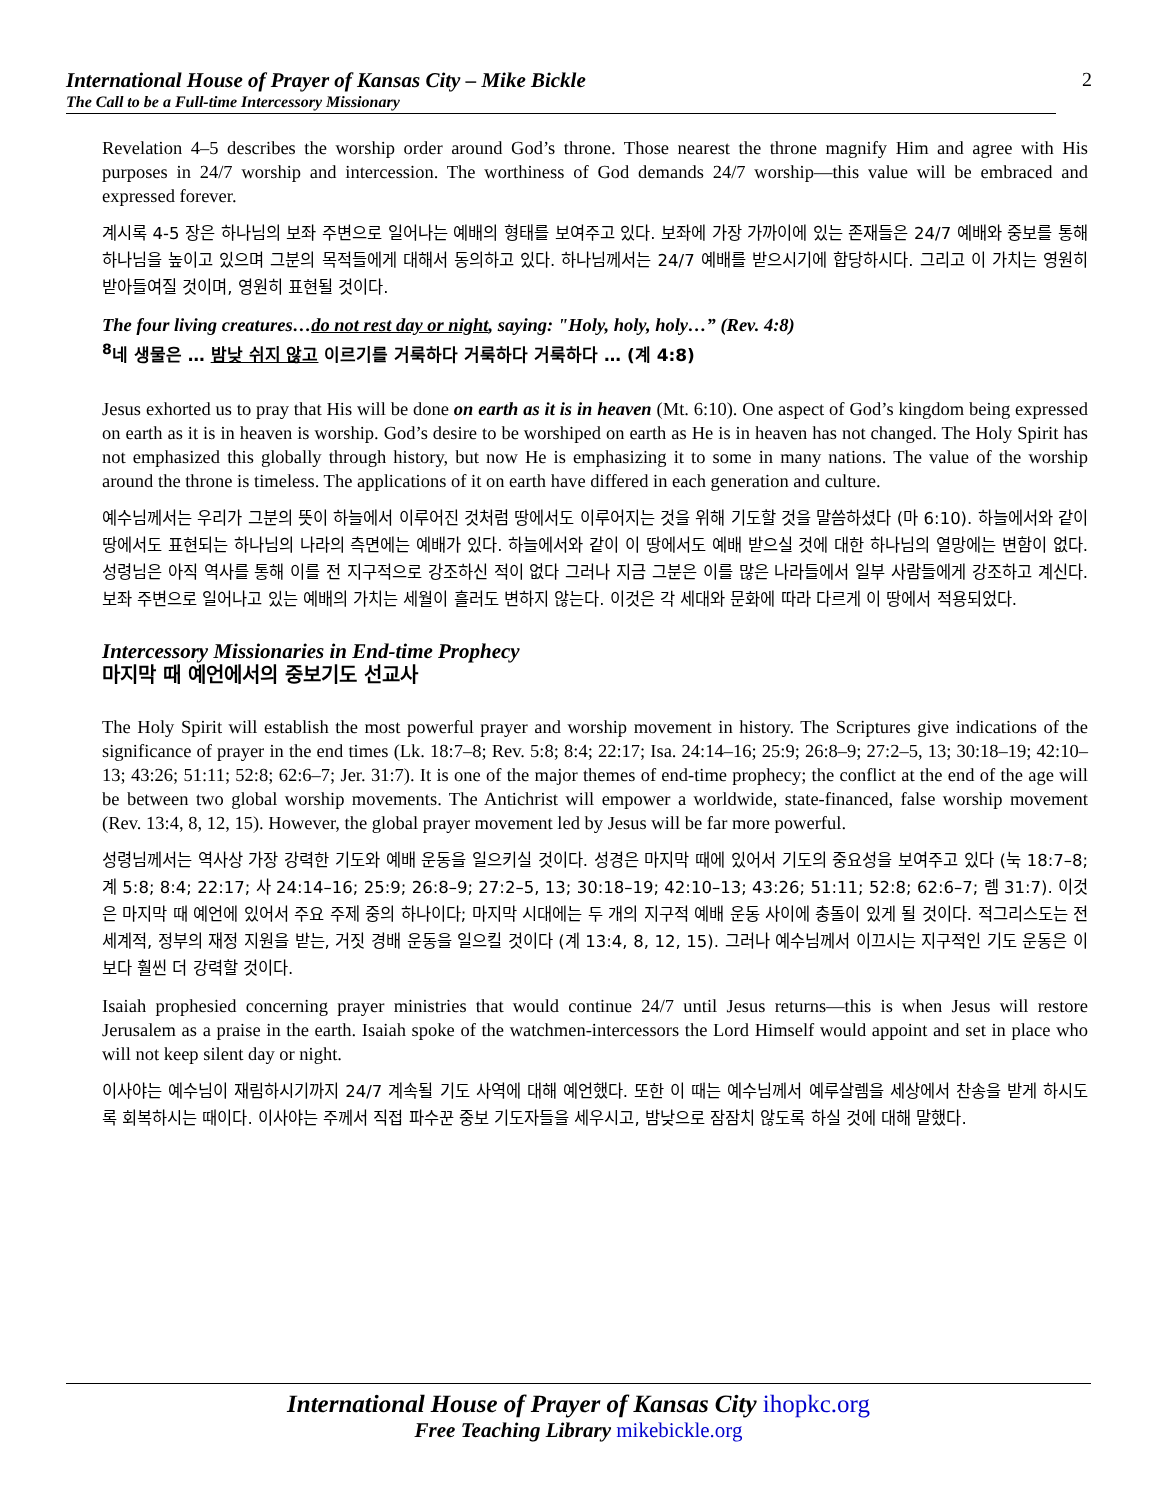International House of Prayer of Kansas City – Mike Bickle
The Call to be a Full-time Intercessory Missionary
2
Revelation 4–5 describes the worship order around God’s throne. Those nearest the throne magnify Him and agree with His purposes in 24/7 worship and intercession. The worthiness of God demands 24/7 worship—this value will be embraced and expressed forever.
계시록 4-5 장은 하나님의 보좌 주변으로 일어나는 예배의 형태를 보여주고 있다. 보좌에 가장 가까이에 있는 존재들은 24/7 예배와 중보를 통해 하나님을 높이고 있으며 그분의 목적들에게 대해서 동의하고 있다. 하나님께서는 24/7 예배를 받으시기에 합당하시다. 그리고 이 가치는 영원히 받아들여질 것이며, 영원히 표현될 것이다.
The four living creatures…do not rest day or night, saying: "Holy, holy, holy…” (Rev. 4:8)
<sup>8</sup> 네 생물은 … 밤낮 쉬지 않고 이르기를 거룩하다 거룩하다 거룩하다 … (계 4:8)
Jesus exhorted us to pray that His will be done on earth as it is in heaven (Mt. 6:10). One aspect of God’s kingdom being expressed on earth as it is in heaven is worship. God’s desire to be worshiped on earth as He is in heaven has not changed. The Holy Spirit has not emphasized this globally through history, but now He is emphasizing it to some in many nations. The value of the worship around the throne is timeless. The applications of it on earth have differed in each generation and culture.
예수님께서는 우리가 그분의 뜻이 하늘에서 이루어진 것처럼 땅에서도 이루어지는 것을 위해 기도할 것을 말씀하셨다 (마 6:10). 하늘에서와 같이 땅에서도 표현되는 하나님의 나라의 측면에는 예배가 있다. 하늘에서와 같이 이 땅에서도 예배 받으실 것에 대한 하나님의 열망에는 변함이 없다. 성령님은 아직 역사를 통해 이를 전 지구적으로 강조하신 적이 없다 그러나 지금 그분은 이를 많은 나라들에서 일부 사람들에게 강조하고 계신다. 보좌 주변으로 일어나고 있는 예배의 가치는 세월이 흘러도 변하지 않는다. 이것은 각 세대와 문화에 따라 다르게 이 땅에서 적용되었다.
Intercessory Missionaries in End-time Prophecy
마지막 때 예언에서의 중보기도 선교사
The Holy Spirit will establish the most powerful prayer and worship movement in history. The Scriptures give indications of the significance of prayer in the end times (Lk. 18:7–8; Rev. 5:8; 8:4; 22:17; Isa. 24:14–16; 25:9; 26:8–9; 27:2–5, 13; 30:18–19; 42:10–13; 43:26; 51:11; 52:8; 62:6–7; Jer. 31:7). It is one of the major themes of end-time prophecy; the conflict at the end of the age will be between two global worship movements. The Antichrist will empower a worldwide, state-financed, false worship movement (Rev. 13:4, 8, 12, 15). However, the global prayer movement led by Jesus will be far more powerful.
성령님께서는 역사상 가장 강력한 기도와 예배 운동을 일으키실 것이다. 성경은 마지막 때에 있어서 기도의 중요성을 보여주고 있다 (눅 18:7–8; 계 5:8; 8:4; 22:17; 사 24:14–16; 25:9; 26:8–9; 27:2–5, 13; 30:18–19; 42:10–13; 43:26; 51:11; 52:8; 62:6–7; 렘 31:7). 이것은 마지막 때 예언에 있어서 주요 주제 중의 하나이다; 마지막 시대에는 두 개의 지구적 예배 운동 사이에 충돌이 있게 될 것이다. 적그리스도는 전 세계적, 정부의 재정 지원을 받는, 거짓 경배 운동을 일으킬 것이다 (계 13:4, 8, 12, 15). 그러나 예수님께서 이끄시는 지구적인 기도 운동은 이보다 훨씬 더 강력할 것이다.
Isaiah prophesied concerning prayer ministries that would continue 24/7 until Jesus returns—this is when Jesus will restore Jerusalem as a praise in the earth. Isaiah spoke of the watchmen-intercessors the Lord Himself would appoint and set in place who will not keep silent day or night.
이사야는 예수님이 재림하시기까지 24/7 계속될 기도 사역에 대해 예언했다. 또한 이 때는 예수님께서 예루살렘을 세상에서 찬송을 받게 하시도록 회복하시는 때이다. 이사야는 주께서 직접 파수꾼 중보 기도자들을 세우시고, 밤낮으로 잠잠치 않도록 하실 것에 대해 말했다.
International House of Prayer of Kansas City ihopkc.org
Free Teaching Library mikebickle.org